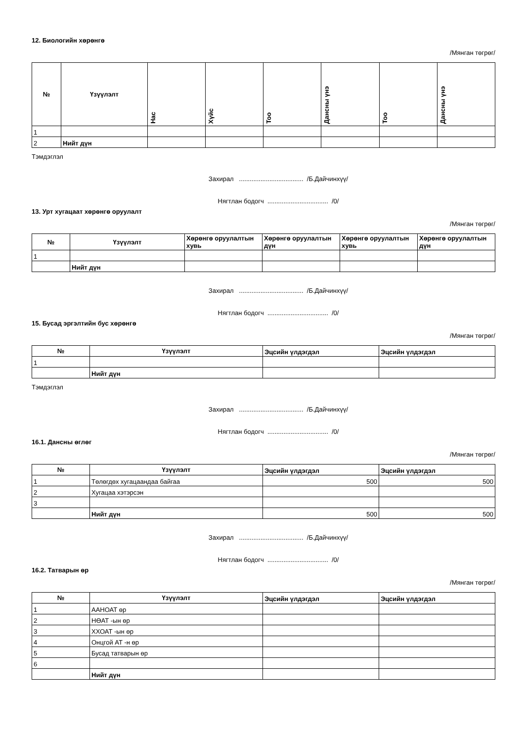12. Биологийн хөрөнгө
/Мянган төгрөг/
| № | Үзүүлэлт | Нас | Хүйс | Тоо | Дансны үнэ | Тоо | Дансны үнэ |
| --- | --- | --- | --- | --- | --- | --- | --- |
| 1 | | | | | | | |
| 2 | Нийт дүн | | | | | | |
Тэмдэглэл
Захирал .................................... /Б.Дайчинхүү/
Нягтлан бодогч .................................. /0/
13. Урт хугацаат хөрөнгө оруулалт
/Мянган төгрөг/
| № | Үзүүлэлт | Хөрөнгө оруулалтын хувь | Хөрөнгө оруулалтын дүн | Хөрөнгө оруулалтын хувь | Хөрөнгө оруулалтын дүн |
| --- | --- | --- | --- | --- | --- |
| 1 | | | | | |
| | Нийт дүн | | | | |
Захирал .................................... /Б.Дайчинхүү/
Нягтлан бодогч .................................. /0/
15. Бусад эргэлтийн бус хөрөнгө
/Мянган төгрөг/
| № | Үзүүлэлт | Эцсийн үлдэгдэл | Эцсийн үлдэгдэл |
| --- | --- | --- | --- |
| 1 | | | |
| | Нийт дүн | | |
Тэмдэглэл
Захирал .................................... /Б.Дайчинхүү/
Нягтлан бодогч .................................. /0/
16.1. Дансны өглөг
/Мянган төгрөг/
| № | Үзүүлэлт | Эцсийн үлдэгдэл | Эцсийн үлдэгдэл |
| --- | --- | --- | --- |
| 1 | Төлөгдөх хугацаандаа байгаа | 500 | 500 |
| 2 | Хугацаа хэтэрсэн | | |
| 3 | | | |
| | Нийт дүн | 500 | 500 |
Захирал .................................... /Б.Дайчинхүү/
Нягтлан бодогч .................................. /0/
16.2. Татварын өр
/Мянган төгрөг/
| № | Үзүүлэлт | Эцсийн үлдэгдэл | Эцсийн үлдэгдэл |
| --- | --- | --- | --- |
| 1 | ААНОАТ өр | | |
| 2 | НӨАТ -ын өр | | |
| 3 | ХХОАТ -ын өр | | |
| 4 | Онцгой АТ -н өр | | |
| 5 | Бусад татварын өр | | |
| 6 | | | |
| | Нийт дүн | | |